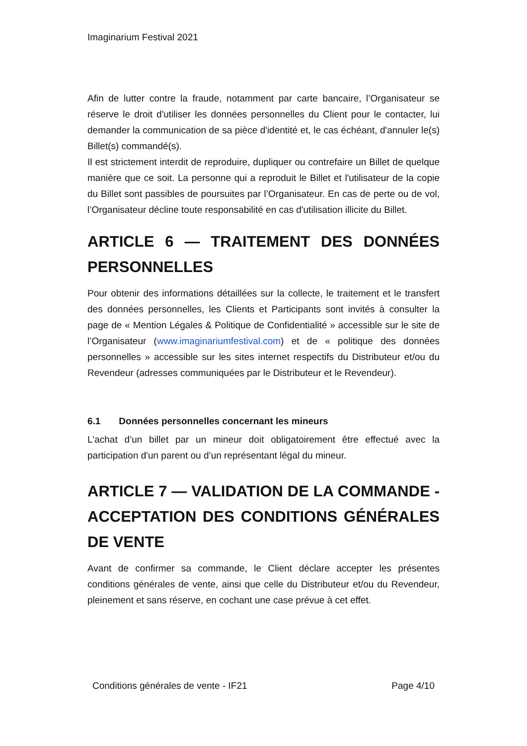Imaginarium Festival 2021
Afin de lutter contre la fraude, notamment par carte bancaire, l’Organisateur se réserve le droit d'utiliser les données personnelles du Client pour le contacter, lui demander la communication de sa pièce d'identité et, le cas échéant, d'annuler le(s) Billet(s) commandé(s).
Il est strictement interdit de reproduire, dupliquer ou contrefaire un Billet de quelque manière que ce soit. La personne qui a reproduit le Billet et l'utilisateur de la copie du Billet sont passibles de poursuites par l’Organisateur. En cas de perte ou de vol, l’Organisateur décline toute responsabilité en cas d'utilisation illicite du Billet.
ARTICLE 6 — TRAITEMENT DES DONNÉES PERSONNELLES
Pour obtenir des informations détaillées sur la collecte, le traitement et le transfert des données personnelles, les Clients et Participants sont invités à consulter la page de « Mention Légales & Politique de Confidentialité » accessible sur le site de l’Organisateur (www.imaginariumfestival.com) et de « politique des données personnelles » accessible sur les sites internet respectifs du Distributeur et/ou du Revendeur (adresses communiquées par le Distributeur et le Revendeur).
6.1 Données personnelles concernant les mineurs
L'achat d’un billet par un mineur doit obligatoirement être effectué avec la participation d'un parent ou d’un représentant légal du mineur.
ARTICLE 7 — VALIDATION DE LA COMMANDE - ACCEPTATION DES CONDITIONS GÉNÉRALES DE VENTE
Avant de confirmer sa commande, le Client déclare accepter les présentes conditions générales de vente, ainsi que celle du Distributeur et/ou du Revendeur, pleinement et sans réserve, en cochant une case prévue à cet effet.
Conditions générales de vente - IF21 Page 4/10